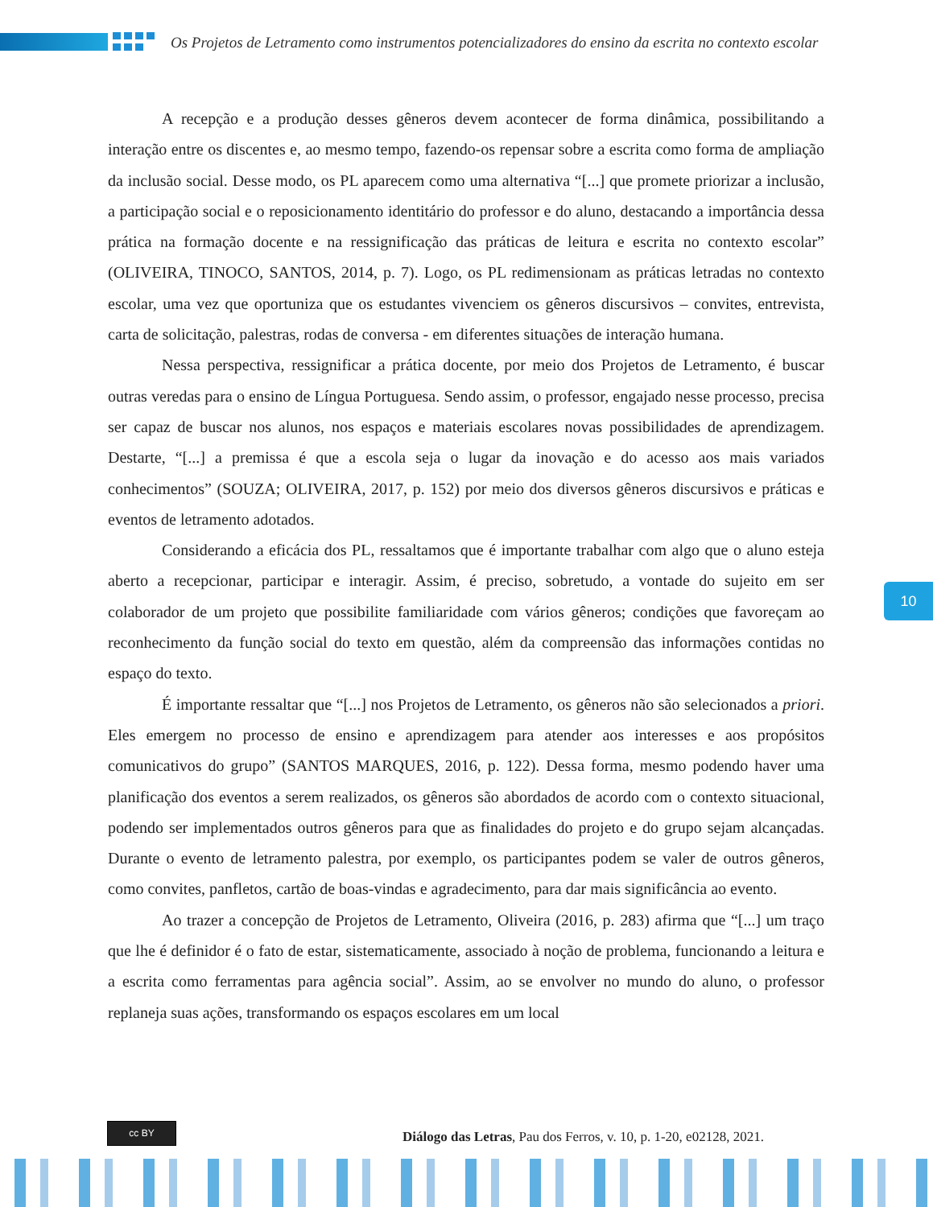Os Projetos de Letramento como instrumentos potencializadores do ensino da escrita no contexto escolar
A recepção e a produção desses gêneros devem acontecer de forma dinâmica, possibilitando a interação entre os discentes e, ao mesmo tempo, fazendo-os repensar sobre a escrita como forma de ampliação da inclusão social. Desse modo, os PL aparecem como uma alternativa “[...] que promete priorizar a inclusão, a participação social e o reposicionamento identitário do professor e do aluno, destacando a importância dessa prática na formação docente e na ressignificação das práticas de leitura e escrita no contexto escolar” (OLIVEIRA, TINOCO, SANTOS, 2014, p. 7). Logo, os PL redimensionam as práticas letradas no contexto escolar, uma vez que oportuniza que os estudantes vivenciem os gêneros discursivos – convites, entrevista, carta de solicitação, palestras, rodas de conversa - em diferentes situações de interação humana.
Nessa perspectiva, ressignificar a prática docente, por meio dos Projetos de Letramento, é buscar outras veredas para o ensino de Língua Portuguesa. Sendo assim, o professor, engajado nesse processo, precisa ser capaz de buscar nos alunos, nos espaços e materiais escolares novas possibilidades de aprendizagem. Destarte, “[...] a premissa é que a escola seja o lugar da inovação e do acesso aos mais variados conhecimentos” (SOUZA; OLIVEIRA, 2017, p. 152) por meio dos diversos gêneros discursivos e práticas e eventos de letramento adotados.
Considerando a eficácia dos PL, ressaltamos que é importante trabalhar com algo que o aluno esteja aberto a recepcionar, participar e interagir. Assim, é preciso, sobretudo, a vontade do sujeito em ser colaborador de um projeto que possibilite familiaridade com vários gêneros; condições que favoreçam ao reconhecimento da função social do texto em questão, além da compreensão das informações contidas no espaço do texto.
É importante ressaltar que “[...] nos Projetos de Letramento, os gêneros não são selecionados a priori. Eles emergem no processo de ensino e aprendizagem para atender aos interesses e aos propósitos comunicativos do grupo” (SANTOS MARQUES, 2016, p. 122). Dessa forma, mesmo podendo haver uma planificação dos eventos a serem realizados, os gêneros são abordados de acordo com o contexto situacional, podendo ser implementados outros gêneros para que as finalidades do projeto e do grupo sejam alcançadas. Durante o evento de letramento palestra, por exemplo, os participantes podem se valer de outros gêneros, como convites, panfletos, cartão de boas-vindas e agradecimento, para dar mais significância ao evento.
Ao trazer a concepção de Projetos de Letramento, Oliveira (2016, p. 283) afirma que “[...] um traço que lhe é definidor é o fato de estar, sistematicamente, associado à noção de problema, funcionando a leitura e a escrita como ferramentas para agência social”. Assim, ao se envolver no mundo do aluno, o professor replaneja suas ações, transformando os espaços escolares em um local
10
cc BY
Diálogo das Letras, Pau dos Ferros, v. 10, p. 1-20, e02128, 2021.